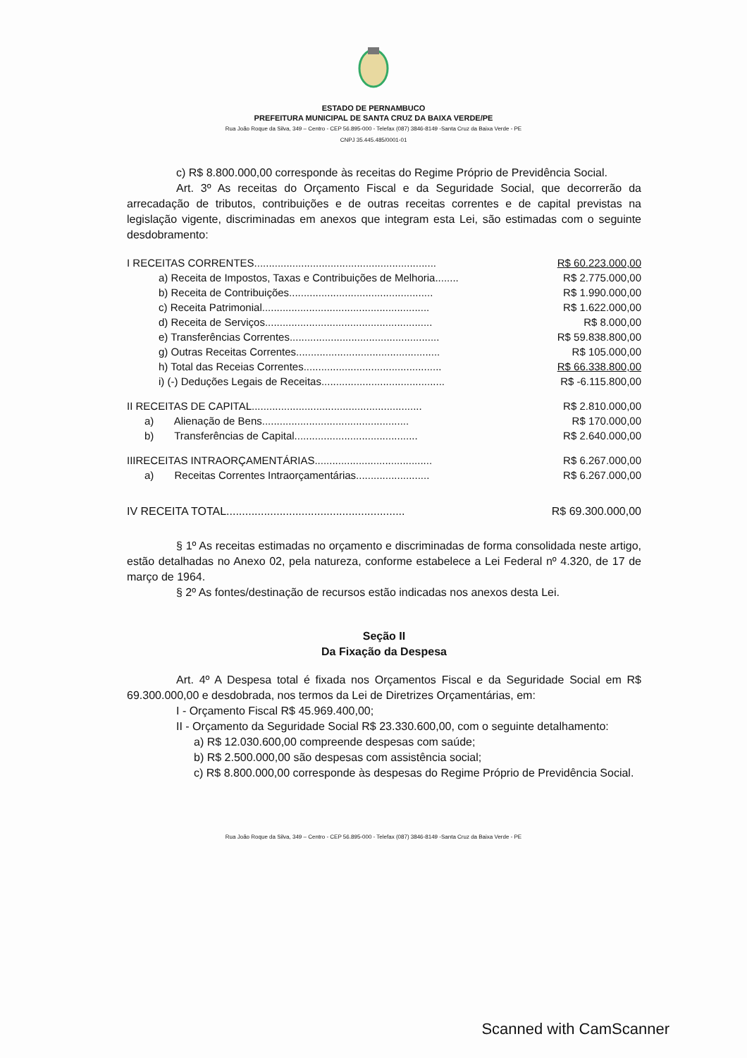ESTADO DE PERNAMBUCO
PREFEITURA MUNICIPAL DE SANTA CRUZ DA BAIXA VERDE/PE
Rua João Roque da Silva, 349 – Centro - CEP 56.895-000 - Telefax (087) 3846-8149 -Santa Cruz da Baixa Verde - PE
CNPJ 35.445.485/0001-01
c) R$ 8.800.000,00 corresponde às receitas do Regime Próprio de Previdência Social.
Art. 3º As receitas do Orçamento Fiscal e da Seguridade Social, que decorrerão da arrecadação de tributos, contribuições e de outras receitas correntes e de capital previstas na legislação vigente, discriminadas em anexos que integram esta Lei, são estimadas com o seguinte desdobramento:
| I RECEITAS CORRENTES.............................................................. | R$ 60.223.000,00 |
| a) Receita de Impostos, Taxas e Contribuições de Melhoria........ | R$ 2.775.000,00 |
| b) Receita de Contribuições................................................. | R$ 1.990.000,00 |
| c) Receita Patrimonial......................................................... | R$ 1.622.000,00 |
| d) Receita de Serviços......................................................... | R$ 8.000,00 |
| e) Transferências Correntes................................................... | R$ 59.838.800,00 |
| g) Outras Receitas Correntes................................................. | R$ 105.000,00 |
| h) Total das Receias Correntes............................................... | R$ 66.338.800,00 |
| i) (-) Deduções Legais de Receitas.......................................... | R$ -6.115.800,00 |
| II RECEITAS DE CAPITAL.......................................................... | R$ 2.810.000,00 |
| a) Alienação de Bens.................................................. | R$ 170.000,00 |
| b) Transferências de Capital.......................................... | R$ 2.640.000,00 |
| IIIRECEITAS INTRAORÇAMENTÁRIAS........................................ | R$ 6.267.000,00 |
| a) Receitas Correntes Intraorçamentárias......................... | R$ 6.267.000,00 |
| IV RECEITA TOTAL......................................................... | R$ 69.300.000,00 |
§ 1º As receitas estimadas no orçamento e discriminadas de forma consolidada neste artigo, estão detalhadas no Anexo 02, pela natureza, conforme estabelece a Lei Federal nº 4.320, de 17 de março de 1964.
§ 2º As fontes/destinação de recursos estão indicadas nos anexos desta Lei.
Seção II
Da Fixação da Despesa
Art. 4º A Despesa total é fixada nos Orçamentos Fiscal e da Seguridade Social em R$ 69.300.000,00 e desdobrada, nos termos da Lei de Diretrizes Orçamentárias, em:
I - Orçamento Fiscal R$ 45.969.400,00;
II - Orçamento da Seguridade Social R$ 23.330.600,00, com o seguinte detalhamento:
a) R$ 12.030.600,00 compreende despesas com saúde;
b) R$ 2.500.000,00 são despesas com assistência social;
c) R$ 8.800.000,00 corresponde às despesas do Regime Próprio de Previdência Social.
Rua João Roque da Silva, 349 – Centro - CEP 56.895-000 - Telefax (087) 3846-8149 -Santa Cruz da Baixa Verde - PE
Scanned with CamScanner